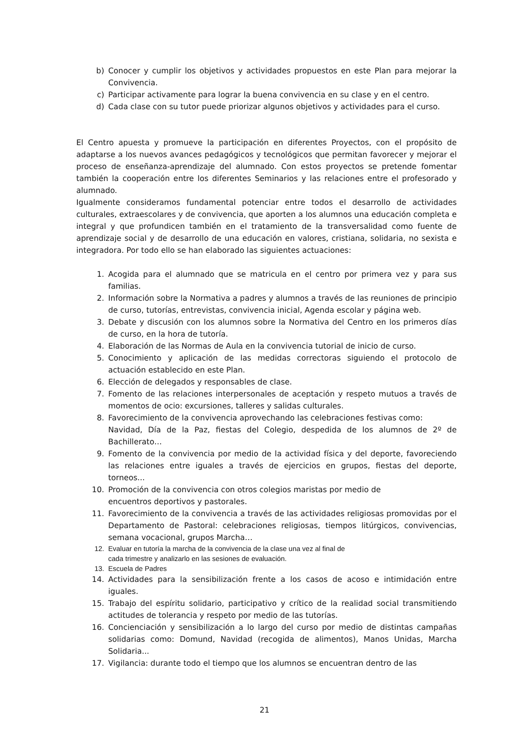b) Conocer y cumplir los objetivos y actividades propuestos en este Plan para mejorar la Convivencia.
c) Participar activamente para lograr la buena convivencia en su clase y en el centro.
d) Cada clase con su tutor puede priorizar algunos objetivos y actividades para el curso.
El Centro apuesta y promueve la participación en diferentes Proyectos, con el propósito de adaptarse a los nuevos avances pedagógicos y tecnológicos que permitan favorecer y mejorar el proceso de enseñanza-aprendizaje del alumnado. Con estos proyectos se pretende fomentar también la cooperación entre los diferentes Seminarios y las relaciones entre el profesorado y alumnado.
Igualmente consideramos fundamental potenciar entre todos el desarrollo de actividades culturales, extraescolares y de convivencia, que aporten a los alumnos una educación completa e integral y que profundicen también en el tratamiento de la transversalidad como fuente de aprendizaje social y de desarrollo de una educación en valores, cristiana, solidaria, no sexista e integradora. Por todo ello se han elaborado las siguientes actuaciones:
1. Acogida para el alumnado que se matricula en el centro por primera vez y para sus familias.
2. Información sobre la Normativa a padres y alumnos a través de las reuniones de principio de curso, tutorías, entrevistas, convivencia inicial, Agenda escolar y página web.
3. Debate y discusión con los alumnos sobre la Normativa del Centro en los primeros días de curso, en la hora de tutoría.
4. Elaboración de las Normas de Aula en la convivencia tutorial de inicio de curso.
5. Conocimiento y aplicación de las medidas correctoras siguiendo el protocolo de actuación establecido en este Plan.
6. Elección de delegados y responsables de clase.
7. Fomento de las relaciones interpersonales de aceptación y respeto mutuos a través de momentos de ocio: excursiones, talleres y salidas culturales.
8. Favorecimiento de la convivencia aprovechando las celebraciones festivas como:
Navidad, Día de la Paz, fiestas del Colegio, despedida de los alumnos de 2º de Bachillerato…
9. Fomento de la convivencia por medio de la actividad física y del deporte, favoreciendo las relaciones entre iguales a través de ejercicios en grupos, fiestas del deporte, torneos...
10. Promoción de la convivencia con otros colegios maristas por medio de
encuentros deportivos y pastorales.
11. Favorecimiento de la convivencia a través de las actividades religiosas promovidas por el Departamento de Pastoral: celebraciones religiosas, tiempos litúrgicos, convivencias, semana vocacional, grupos Marcha…
12. Evaluar en tutoría la marcha de la convivencia de la clase una vez al final de
cada trimestre y analizarlo en las sesiones de evaluación.
13. Escuela de Padres
14. Actividades para la sensibilización frente a los casos de acoso e intimidación entre iguales.
15. Trabajo del espíritu solidario, participativo y crítico de la realidad social transmitiendo actitudes de tolerancia y respeto por medio de las tutorías.
16. Concienciación y sensibilización a lo largo del curso por medio de distintas campañas solidarias como: Domund, Navidad (recogida de alimentos), Manos Unidas, Marcha Solidaria...
17. Vigilancia: durante todo el tiempo que los alumnos se encuentran dentro de las
21